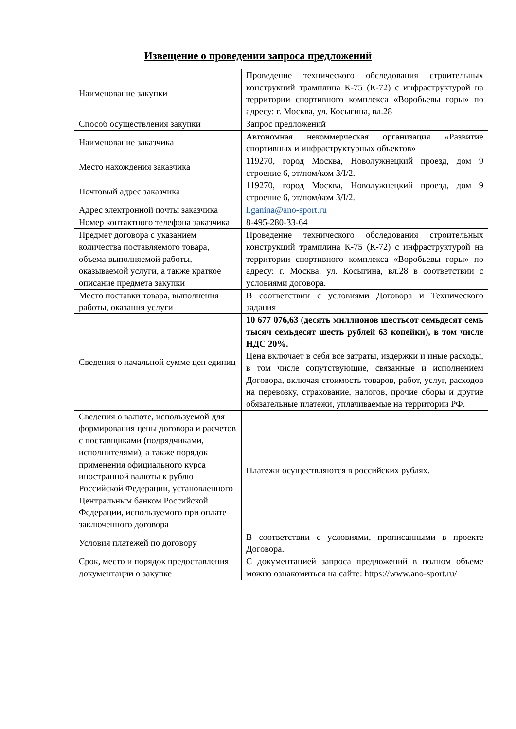Извещение о проведении запроса предложений
| Наименование закупки | Проведение технического обследования строительных конструкций трамплина К-75 (К-72) с инфраструктурой на территории спортивного комплекса «Воробьевы горы» по адресу: г. Москва, ул. Косыгина, вл.28 |
| Способ осуществления закупки | Запрос предложений |
| Наименование заказчика | Автономная некоммерческая организация «Развитие спортивных и инфраструктурных объектов» |
| Место нахождения заказчика | 119270, город Москва, Новолужнецкий проезд, дом 9 строение 6, эт/пом/ком 3/I/2. |
| Почтовый адрес заказчика | 119270, город Москва, Новолужнецкий проезд, дом 9 строение 6, эт/пом/ком 3/I/2. |
| Адрес электронной почты заказчика | l.ganina@ano-sport.ru |
| Номер контактного телефона заказчика | 8-495-280-33-64 |
| Предмет договора с указанием количества поставляемого товара, объема выполняемой работы, оказываемой услуги, а также краткое описание предмета закупки | Проведение технического обследования строительных конструкций трамплина К-75 (К-72) с инфраструктурой на территории спортивного комплекса «Воробьевы горы» по адресу: г. Москва, ул. Косыгина, вл.28 в соответствии с условиями договора. |
| Место поставки товара, выполнения работы, оказания услуги | В соответствии с условиями Договора и Технического задания |
| Сведения о начальной сумме цен единиц | 10 677 076,63 (десять миллионов шестьсот семьдесят семь тысяч семьдесят шесть рублей 63 копейки), в том числе НДС 20%. Цена включает в себя все затраты, издержки и иные расходы, в том числе сопутствующие, связанные и исполнением Договора, включая стоимость товаров, работ, услуг, расходов на перевозку, страхование, налогов, прочие сборы и другие обязательные платежи, уплачиваемые на территории РФ. |
| Сведения о валюте, используемой для формирования цены договора и расчетов с поставщиками (подрядчиками, исполнителями), а также порядок применения официального курса иностранной валюты к рублю Российской Федерации, установленного Центральным банком Российской Федерации, используемого при оплате заключенного договора | Платежи осуществляются в российских рублях. |
| Условия платежей по договору | В соответствии с условиями, прописанными в проекте Договора. |
| Срок, место и порядок предоставления документации о закупке | С документацией запроса предложений в полном объеме можно ознакомиться на сайте: https://www.ano-sport.ru/ |